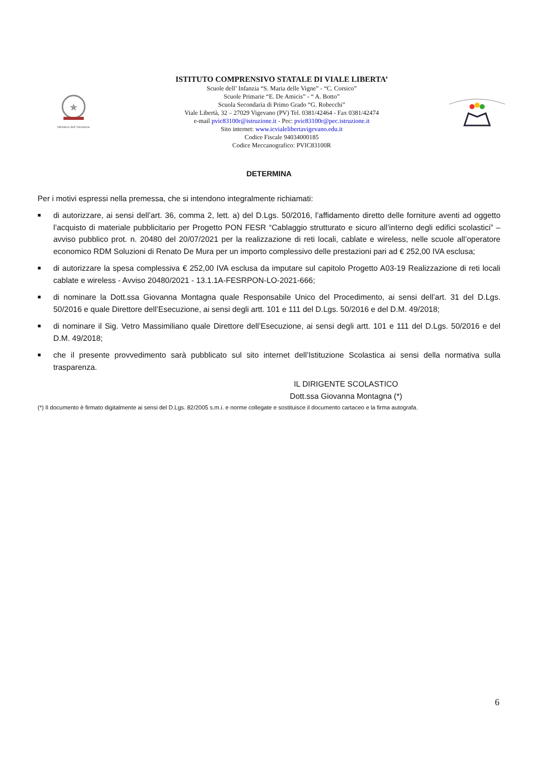★
Ministero dell' Istruzione
ISTITUTO COMPRENSIVO STATALE DI VIALE LIBERTA’
Scuole dell’ Infanzia “S. Maria delle Vigne” - “C. Corsico”
Scuole Primarie “E. De Amicis” - “ A. Botto”
Scuola Secondaria di Primo Grado “G. Robecchi”
Viale Libertà, 32 – 27029 Vigevano (PV) Tel. 0381/42464 - Fax 0381/42474
e-mail pvic83100r@istruzione.it - Pec: pvic83100r@pec.istruzione.it
Sito internet: www.icvialelibertavigevano.edu.it
Codice Fiscale 94034000185
Codice Meccanografico: PVIC83100R
DETERMINA
Per i motivi espressi nella premessa, che si intendono integralmente richiamati:
■ di autorizzare, ai sensi dell’art. 36, comma 2, lett. a) del D.Lgs. 50/2016, l’affidamento diretto delle forniture aventi ad oggetto l’acquisto di materiale pubblicitario per Progetto PON FESR “Cablaggio strutturato e sicuro all’interno degli edifici scolastici” – avviso pubblico prot. n. 20480 del 20/07/2021 per la realizzazione di reti locali, cablate e wireless, nelle scuole all’operatore economico RDM Soluzioni di Renato De Mura per un importo complessivo delle prestazioni pari ad € 252,00 IVA esclusa;
■ di autorizzare la spesa complessiva € 252,00 IVA esclusa da imputare sul capitolo Progetto A03-19 Realizzazione di reti locali cablate e wireless - Avviso 20480/2021 - 13.1.1A-FESRPON-LO-2021-666;
■ di nominare la Dott.ssa Giovanna Montagna quale Responsabile Unico del Procedimento, ai sensi dell’art. 31 del D.Lgs. 50/2016 e quale Direttore dell’Esecuzione, ai sensi degli artt. 101 e 111 del D.Lgs. 50/2016 e del D.M. 49/2018;
■ di nominare il Sig. Vetro Massimiliano quale Direttore dell’Esecuzione, ai sensi degli artt. 101 e 111 del D.Lgs. 50/2016 e del D.M. 49/2018;
■ che il presente provvedimento sarà pubblicato sul sito internet dell’Istituzione Scolastica ai sensi della normativa sulla trasparenza.
IL DIRIGENTE SCOLASTICO
Dott.ssa Giovanna Montagna (*)
(*) Il documento è firmato digitalmente ai sensi del D.Lgs. 82/2005 s.m.i. e norme collegate e sostituisce il documento cartaceo e la firma autografa.
6